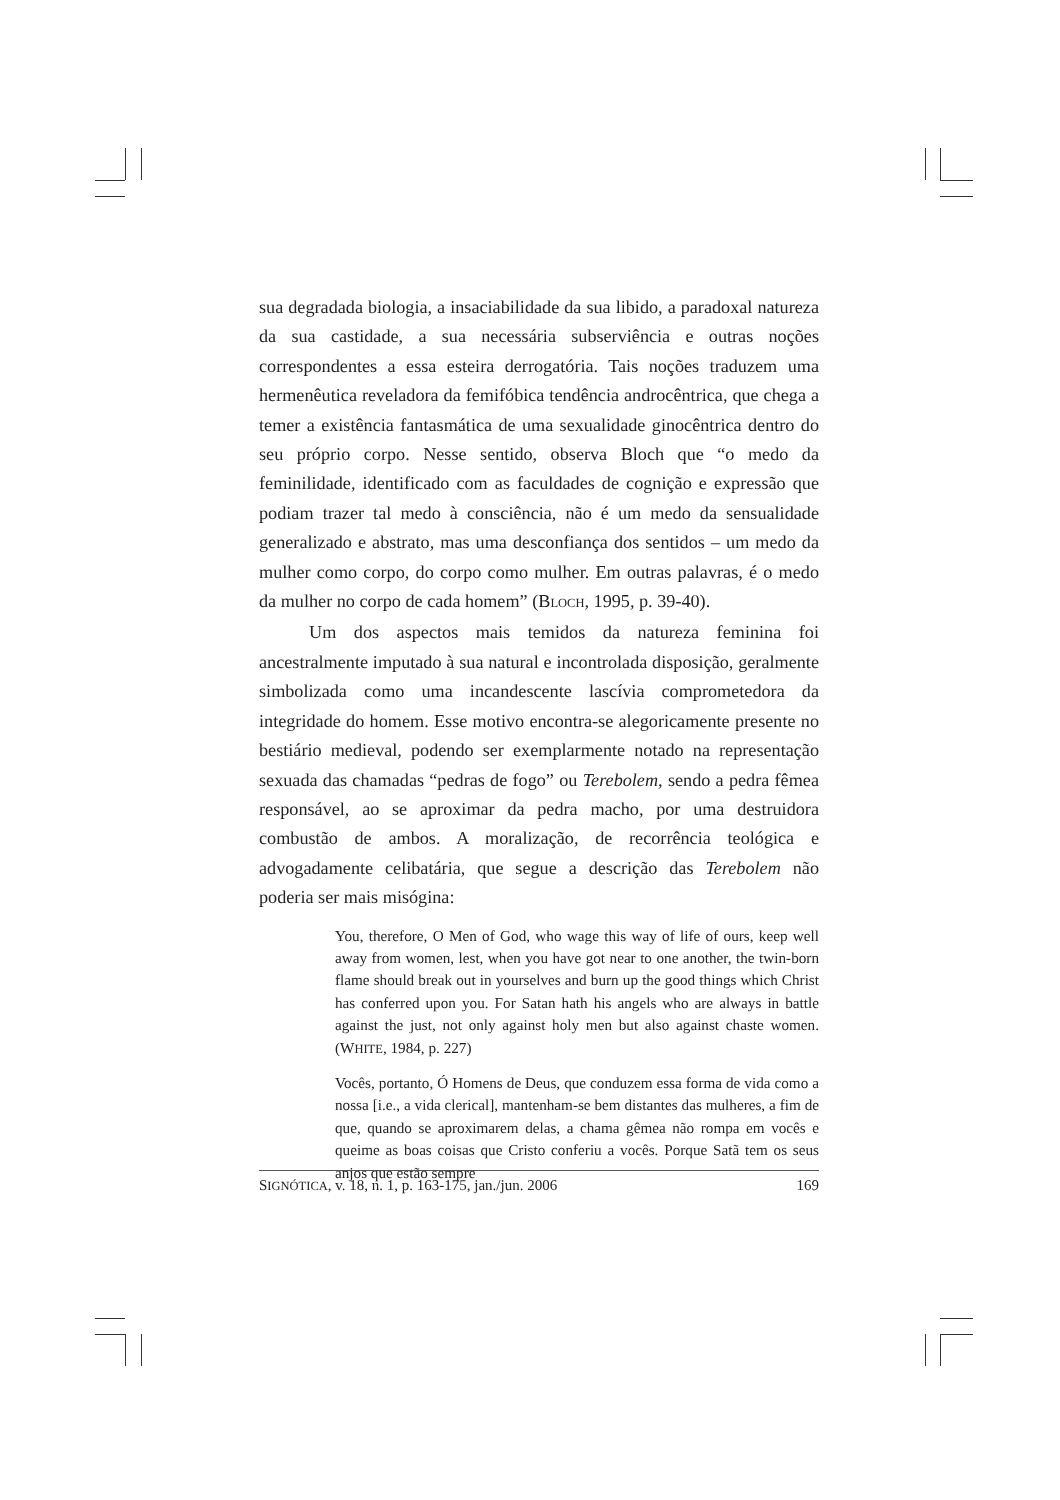sua degradada biologia, a insaciabilidade da sua libido, a paradoxal natureza da sua castidade, a sua necessária subserviência e outras noções correspondentes a essa esteira derrogatória. Tais noções traduzem uma hermenêutica reveladora da femifóbica tendência androcêntrica, que chega a temer a existência fantasmática de uma sexualidade ginocêntrica dentro do seu próprio corpo. Nesse sentido, observa Bloch que “o medo da feminilidade, identificado com as faculdades de cognição e expressão que podiam trazer tal medo à consciência, não é um medo da sensualidade generalizado e abstrato, mas uma desconfiança dos sentidos – um medo da mulher como corpo, do corpo como mulher. Em outras palavras, é o medo da mulher no corpo de cada homem” (BLOCH, 1995, p. 39-40).
Um dos aspectos mais temidos da natureza feminina foi ancestralmente imputado à sua natural e incontrolada disposição, geralmente simbolizada como uma incandescente lascívia comprometedora da integridade do homem. Esse motivo encontra-se alegoricamente presente no bestiário medieval, podendo ser exemplarmente notado na representação sexuada das chamadas “pedras de fogo” ou Terebolem, sendo a pedra fêmea responsável, ao se aproximar da pedra macho, por uma destruidora combustão de ambos. A moralização, de recorrência teológica e advogadamente celibatária, que segue a descrição das Terebolem não poderia ser mais misógina:
You, therefore, O Men of God, who wage this way of life of ours, keep well away from women, lest, when you have got near to one another, the twin-born flame should break out in yourselves and burn up the good things which Christ has conferred upon you. For Satan hath his angels who are always in battle against the just, not only against holy men but also against chaste women. (WHITE, 1984, p. 227)
Vocês, portanto, Ó Homens de Deus, que conduzem essa forma de vida como a nossa [i.e., a vida clerical], mantenham-se bem distantes das mulheres, a fim de que, quando se aproximarem delas, a chama gêmea não rompa em vocês e queime as boas coisas que Cristo conferiu a vocês. Porque Satã tem os seus anjos que estão sempre
SIGNÓTICA, v. 18, n. 1, p. 163-175, jan./jun. 2006 169